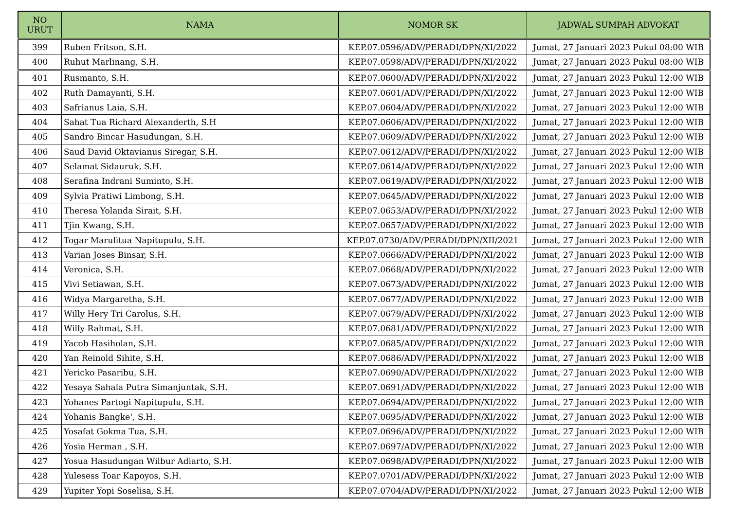| NO URUT | NAMA | NOMOR SK | JADWAL SUMPAH ADVOKAT |
| --- | --- | --- | --- |
| 399 | Ruben Fritson, S.H. | KEP.07.0596/ADV/PERADI/DPN/XI/2022 | Jumat, 27 Januari 2023 Pukul 08:00 WIB |
| 400 | Ruhut Marlinang, S.H. | KEP.07.0598/ADV/PERADI/DPN/XI/2022 | Jumat, 27 Januari 2023 Pukul 08:00 WIB |
| 401 | Rusmanto, S.H. | KEP.07.0600/ADV/PERADI/DPN/XI/2022 | Jumat, 27 Januari 2023 Pukul 12:00 WIB |
| 402 | Ruth Damayanti, S.H. | KEP.07.0601/ADV/PERADI/DPN/XI/2022 | Jumat, 27 Januari 2023 Pukul 12:00 WIB |
| 403 | Safrianus Laia, S.H. | KEP.07.0604/ADV/PERADI/DPN/XI/2022 | Jumat, 27 Januari 2023 Pukul 12:00 WIB |
| 404 | Sahat Tua Richard Alexanderth, S.H | KEP.07.0606/ADV/PERADI/DPN/XI/2022 | Jumat, 27 Januari 2023 Pukul 12:00 WIB |
| 405 | Sandro Bincar Hasudungan, S.H. | KEP.07.0609/ADV/PERADI/DPN/XI/2022 | Jumat, 27 Januari 2023 Pukul 12:00 WIB |
| 406 | Saud David Oktavianus Siregar, S.H. | KEP.07.0612/ADV/PERADI/DPN/XI/2022 | Jumat, 27 Januari 2023 Pukul 12:00 WIB |
| 407 | Selamat Sidauruk, S.H. | KEP.07.0614/ADV/PERADI/DPN/XI/2022 | Jumat, 27 Januari 2023 Pukul 12:00 WIB |
| 408 | Serafina Indrani Suminto, S.H. | KEP.07.0619/ADV/PERADI/DPN/XI/2022 | Jumat, 27 Januari 2023 Pukul 12:00 WIB |
| 409 | Sylvia Pratiwi Limbong, S.H. | KEP.07.0645/ADV/PERADI/DPN/XI/2022 | Jumat, 27 Januari 2023 Pukul 12:00 WIB |
| 410 | Theresa Yolanda Sirait, S.H. | KEP.07.0653/ADV/PERADI/DPN/XI/2022 | Jumat, 27 Januari 2023 Pukul 12:00 WIB |
| 411 | Tjin Kwang, S.H. | KEP.07.0657/ADV/PERADI/DPN/XI/2022 | Jumat, 27 Januari 2023 Pukul 12:00 WIB |
| 412 | Togar Marulitua Napitupulu, S.H. | KEP.07.0730/ADV/PERADI/DPN/XII/2021 | Jumat, 27 Januari 2023 Pukul 12:00 WIB |
| 413 | Varian Joses Binsar, S.H. | KEP.07.0666/ADV/PERADI/DPN/XI/2022 | Jumat, 27 Januari 2023 Pukul 12:00 WIB |
| 414 | Veronica, S.H. | KEP.07.0668/ADV/PERADI/DPN/XI/2022 | Jumat, 27 Januari 2023 Pukul 12:00 WIB |
| 415 | Vivi Setiawan, S.H. | KEP.07.0673/ADV/PERADI/DPN/XI/2022 | Jumat, 27 Januari 2023 Pukul 12:00 WIB |
| 416 | Widya Margaretha, S.H. | KEP.07.0677/ADV/PERADI/DPN/XI/2022 | Jumat, 27 Januari 2023 Pukul 12:00 WIB |
| 417 | Willy Hery Tri Carolus, S.H. | KEP.07.0679/ADV/PERADI/DPN/XI/2022 | Jumat, 27 Januari 2023 Pukul 12:00 WIB |
| 418 | Willy Rahmat, S.H. | KEP.07.0681/ADV/PERADI/DPN/XI/2022 | Jumat, 27 Januari 2023 Pukul 12:00 WIB |
| 419 | Yacob Hasiholan, S.H. | KEP.07.0685/ADV/PERADI/DPN/XI/2022 | Jumat, 27 Januari 2023 Pukul 12:00 WIB |
| 420 | Yan Reinold Sihite, S.H. | KEP.07.0686/ADV/PERADI/DPN/XI/2022 | Jumat, 27 Januari 2023 Pukul 12:00 WIB |
| 421 | Yericko Pasaribu, S.H. | KEP.07.0690/ADV/PERADI/DPN/XI/2022 | Jumat, 27 Januari 2023 Pukul 12:00 WIB |
| 422 | Yesaya Sahala Putra Simanjuntak, S.H. | KEP.07.0691/ADV/PERADI/DPN/XI/2022 | Jumat, 27 Januari 2023 Pukul 12:00 WIB |
| 423 | Yohanes Partogi Napitupulu, S.H. | KEP.07.0694/ADV/PERADI/DPN/XI/2022 | Jumat, 27 Januari 2023 Pukul 12:00 WIB |
| 424 | Yohanis Bangke', S.H. | KEP.07.0695/ADV/PERADI/DPN/XI/2022 | Jumat, 27 Januari 2023 Pukul 12:00 WIB |
| 425 | Yosafat Gokma Tua, S.H. | KEP.07.0696/ADV/PERADI/DPN/XI/2022 | Jumat, 27 Januari 2023 Pukul 12:00 WIB |
| 426 | Yosia Herman , S.H. | KEP.07.0697/ADV/PERADI/DPN/XI/2022 | Jumat, 27 Januari 2023 Pukul 12:00 WIB |
| 427 | Yosua Hasudungan Wilbur Adiarto, S.H. | KEP.07.0698/ADV/PERADI/DPN/XI/2022 | Jumat, 27 Januari 2023 Pukul 12:00 WIB |
| 428 | Yulesess Toar Kapoyos, S.H. | KEP.07.0701/ADV/PERADI/DPN/XI/2022 | Jumat, 27 Januari 2023 Pukul 12:00 WIB |
| 429 | Yupiter Yopi Soselisa, S.H. | KEP.07.0704/ADV/PERADI/DPN/XI/2022 | Jumat, 27 Januari 2023 Pukul 12:00 WIB |